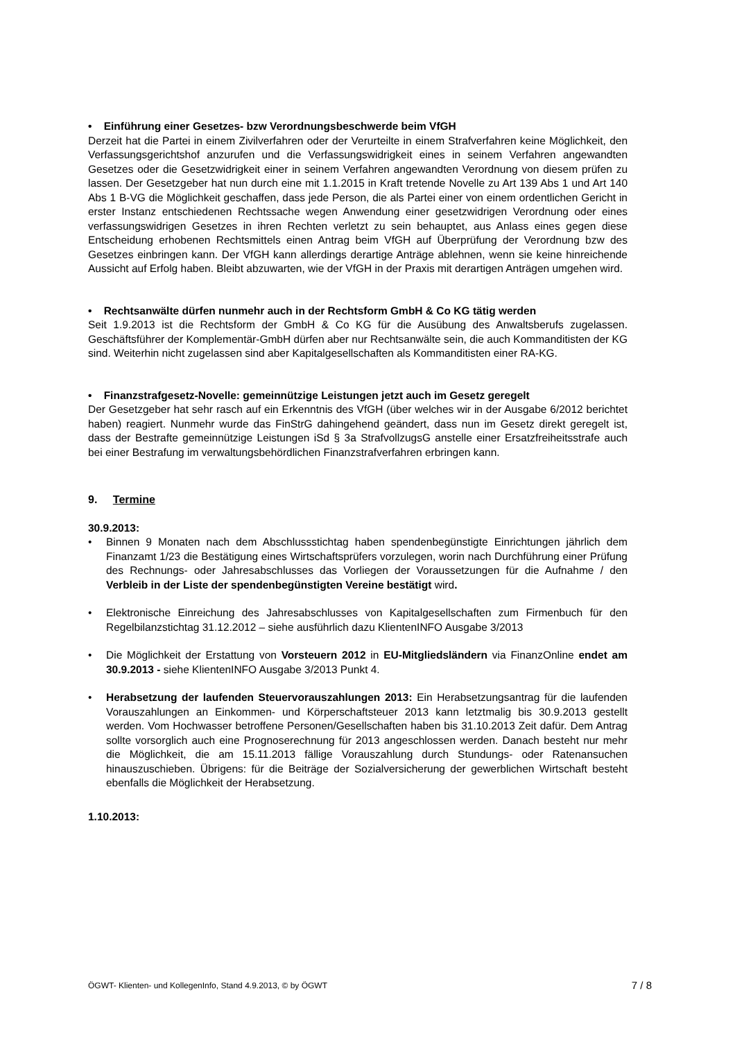• Einführung einer Gesetzes- bzw Verordnungsbeschwerde beim VfGH
Derzeit hat die Partei in einem Zivilverfahren oder der Verurteilte in einem Strafverfahren keine Möglichkeit, den Verfassungsgerichtshof anzurufen und die Verfassungswidrigkeit eines in seinem Verfahren angewandten Gesetzes oder die Gesetzwidrigkeit einer in seinem Verfahren angewandten Verordnung von diesem prüfen zu lassen. Der Gesetzgeber hat nun durch eine mit 1.1.2015 in Kraft tretende Novelle zu Art 139 Abs 1 und Art 140 Abs 1 B-VG die Möglichkeit geschaffen, dass jede Person, die als Partei einer von einem ordentlichen Gericht in erster Instanz entschiedenen Rechtssache wegen Anwendung einer gesetzwidrigen Verordnung oder eines verfassungswidrigen Gesetzes in ihren Rechten verletzt zu sein behauptet, aus Anlass eines gegen diese Entscheidung erhobenen Rechtsmittels einen Antrag beim VfGH auf Überprüfung der Verordnung bzw des Gesetzes einbringen kann. Der VfGH kann allerdings derartige Anträge ablehnen, wenn sie keine hinreichende Aussicht auf Erfolg haben. Bleibt abzuwarten, wie der VfGH in der Praxis mit derartigen Anträgen umgehen wird.
• Rechtsanwälte dürfen nunmehr auch in der Rechtsform GmbH & Co KG tätig werden
Seit 1.9.2013 ist die Rechtsform der GmbH & Co KG für die Ausübung des Anwaltsberufs zugelassen. Geschäftsführer der Komplementär-GmbH dürfen aber nur Rechtsanwälte sein, die auch Kommanditisten der KG sind. Weiterhin nicht zugelassen sind aber Kapitalgesellschaften als Kommanditisten einer RA-KG.
• Finanzstrafgesetz-Novelle: gemeinnützige Leistungen jetzt auch im Gesetz geregelt
Der Gesetzgeber hat sehr rasch auf ein Erkenntnis des VfGH (über welches wir in der Ausgabe 6/2012 berichtet haben) reagiert. Nunmehr wurde das FinStrG dahingehend geändert, dass nun im Gesetz direkt geregelt ist, dass der Bestrafte gemeinnützige Leistungen iSd § 3a StrafvollzugsG anstelle einer Ersatzfreiheitsstrafe auch bei einer Bestrafung im verwaltungsbehördlichen Finanzstrafverfahren erbringen kann.
9. Termine
30.9.2013:
• Binnen 9 Monaten nach dem Abschlussstichtag haben spendenbegünstigte Einrichtungen jährlich dem Finanzamt 1/23 die Bestätigung eines Wirtschaftsprüfers vorzulegen, worin nach Durchführung einer Prüfung des Rechnungs- oder Jahresabschlusses das Vorliegen der Voraussetzungen für die Aufnahme / den Verbleib in der Liste der spendenbegünstigten Vereine bestätigt wird.
• Elektronische Einreichung des Jahresabschlusses von Kapitalgesellschaften zum Firmenbuch für den Regelbilanzstichtag 31.12.2012 – siehe ausführlich dazu KlientenINFO Ausgabe 3/2013
• Die Möglichkeit der Erstattung von Vorsteuern 2012 in EU-Mitgliedsländern via FinanzOnline endet am 30.9.2013 - siehe KlientenINFO Ausgabe 3/2013 Punkt 4.
• Herabsetzung der laufenden Steuervorauszahlungen 2013: Ein Herabsetzungsantrag für die laufenden Vorauszahlungen an Einkommen- und Körperschaftsteuer 2013 kann letztmalig bis 30.9.2013 gestellt werden. Vom Hochwasser betroffene Personen/Gesellschaften haben bis 31.10.2013 Zeit dafür. Dem Antrag sollte vorsorglich auch eine Prognoserechnung für 2013 angeschlossen werden. Danach besteht nur mehr die Möglichkeit, die am 15.11.2013 fällige Vorauszahlung durch Stundungs- oder Ratenansuchen hinauszuschieben. Übrigens: für die Beiträge der Sozialversicherung der gewerblichen Wirtschaft besteht ebenfalls die Möglichkeit der Herabsetzung.
1.10.2013:
ÖGWT- Klienten- und KollegenInfo, Stand 4.9.2013, © by ÖGWT 7 / 8